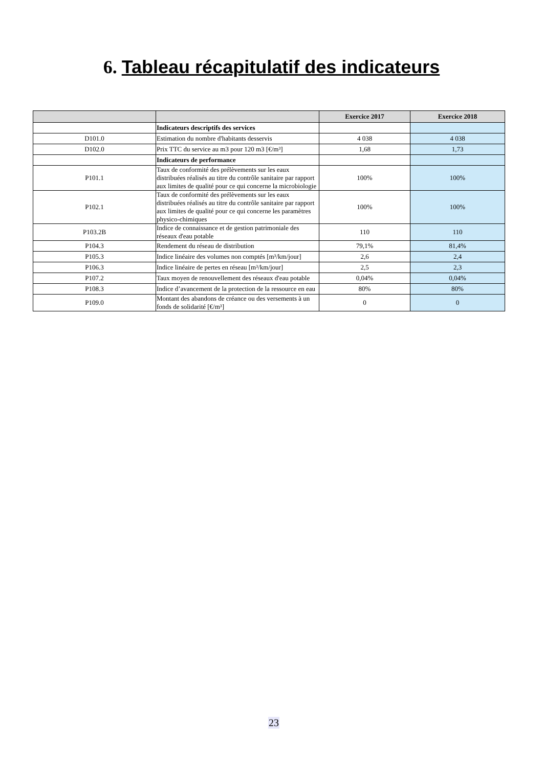6. Tableau récapitulatif des indicateurs
| | | Exercice 2017 | Exercice 2018 |
| --- | --- | --- | --- |
| | Indicateurs descriptifs des services | | |
| D101.0 | Estimation du nombre d'habitants desservis | 4 038 | 4 038 |
| D102.0 | Prix TTC du service au m3 pour 120 m3 [€/m³] | 1,68 | 1,73 |
| | Indicateurs de performance | | |
| P101.1 | Taux de conformité des prélèvements sur les eaux distribuées réalisés au titre du contrôle sanitaire par rapport aux limites de qualité pour ce qui concerne la microbiologie | 100% | 100% |
| P102.1 | Taux de conformité des prélèvements sur les eaux distribuées réalisés au titre du contrôle sanitaire par rapport aux limites de qualité pour ce qui concerne les paramètres physico-chimiques | 100% | 100% |
| P103.2B | Indice de connaissance et de gestion patrimoniale des réseaux d'eau potable | 110 | 110 |
| P104.3 | Rendement du réseau de distribution | 79,1% | 81,4% |
| P105.3 | Indice linéaire des volumes non comptés [m³/km/jour] | 2,6 | 2,4 |
| P106.3 | Indice linéaire de pertes en réseau [m³/km/jour] | 2,5 | 2,3 |
| P107.2 | Taux moyen de renouvellement des réseaux d'eau potable | 0,04% | 0,04% |
| P108.3 | Indice d’avancement de la protection de la ressource en eau | 80% | 80% |
| P109.0 | Montant des abandons de créance ou des versements à un fonds de solidarité [€/m³] | 0 | 0 |
23